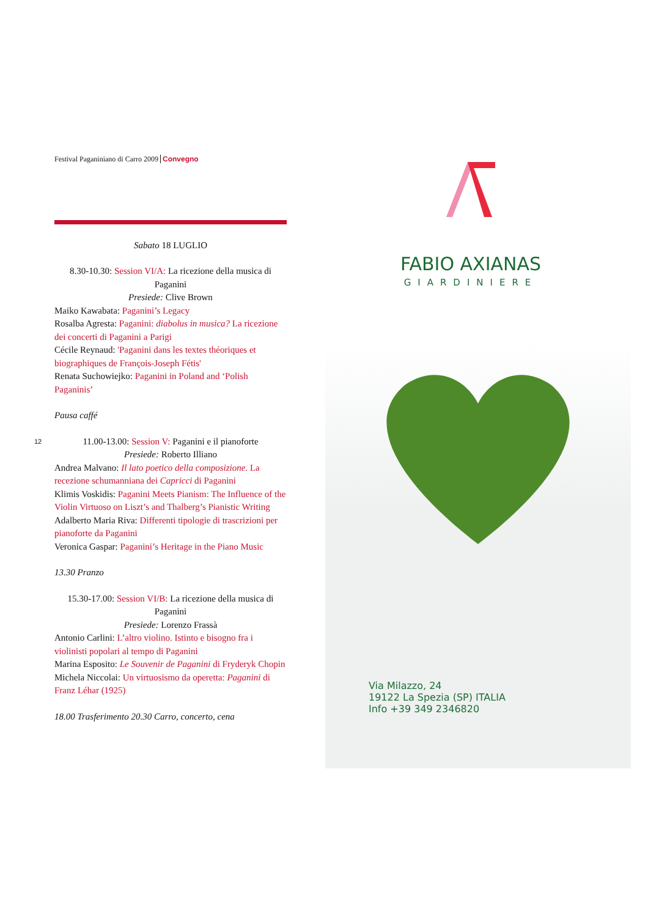Festival Paganiniano di Carro 2009 Convegno
Sabato 18 LUGLIO
8.30-10.30: Session VI/A: La ricezione della musica di Paganini
Presiede: Clive Brown
Maiko Kawabata: Paganini’s Legacy
Rosalba Agresta: Paganini: diabolus in musica? La ricezione dei concerti di Paganini a Parigi
Cécile Reynaud: 'Paganini dans les textes théoriques et biographiques de François-Joseph Fétis'
Renata Suchowiejko: Paganini in Poland and ‘Polish Paganinis’
Pausa caffé
11.00-13.00: Session V: Paganini e il pianoforte
Presiede: Roberto Illiano
Andrea Malvano: Il lato poetico della composizione. La recezione schumanniana dei Capricci di Paganini
Klimis Voskidis: Paganini Meets Pianism: The Influence of the Violin Virtuoso on Liszt’s and Thalberg’s Pianistic Writing
Adalberto Maria Riva: Differenti tipologie di trascrizioni per pianoforte da Paganini
Veronica Gaspar: Paganini’s Heritage in the Piano Music
13.30 Pranzo
15.30-17.00: Session VI/B: La ricezione della musica di Paganini
Presiede: Lorenzo Frassà
Antonio Carlini: L’altro violino. Istinto e bisogno fra i violinisti popolari al tempo di Paganini
Marina Esposito: Le Souvenir de Paganini di Fryderyk Chopin
Michela Niccolai: Un virtuosismo da operetta: Paganini di Franz Léhar (1925)
18.00 Trasferimento 20.30 Carro, concerto, cena
12
FABIO AXIANAS
GIARDINIERE
Via Milazzo, 24
19122 La Spezia (SP) ITALIA
Info +39 349 2346820